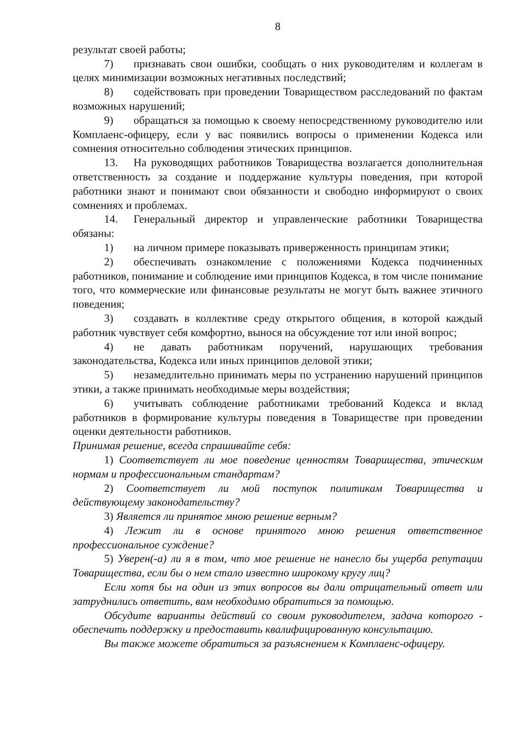8
результат своей работы;
7) признавать свои ошибки, сообщать о них руководителям и коллегам в целях минимизации возможных негативных последствий;
8) содействовать при проведении Товариществом расследований по фактам возможных нарушений;
9) обращаться за помощью к своему непосредственному руководителю или Комплаенс-офицеру, если у вас появились вопросы о применении Кодекса или сомнения относительно соблюдения этических принципов.
13. На руководящих работников Товарищества возлагается дополнительная ответственность за создание и поддержание культуры поведения, при которой работники знают и понимают свои обязанности и свободно информируют о своих сомнениях и проблемах.
14. Генеральный директор и управленческие работники Товарищества обязаны:
1) на личном примере показывать приверженность принципам этики;
2) обеспечивать ознакомление с положениями Кодекса подчиненных работников, понимание и соблюдение ими принципов Кодекса, в том числе понимание того, что коммерческие или финансовые результаты не могут быть важнее этичного поведения;
3) создавать в коллективе среду открытого общения, в которой каждый работник чувствует себя комфортно, вынося на обсуждение тот или иной вопрос;
4) не давать работникам поручений, нарушающих требования законодательства, Кодекса или иных принципов деловой этики;
5) незамедлительно принимать меры по устранению нарушений принципов этики, а также принимать необходимые меры воздействия;
6) учитывать соблюдение работниками требований Кодекса и вклад работников в формирование культуры поведения в Товариществе при проведении оценки деятельности работников.
Принимая решение, всегда спрашивайте себя:
1) Соответствует ли мое поведение ценностям Товарищества, этическим нормам и профессиональным стандартам?
2) Соответствует ли мой поступок политикам Товарищества и действующему законодательству?
3) Является ли принятое мною решение верным?
4) Лежит ли в основе принятого мною решения ответственное профессиональное суждение?
5) Уверен(-а) ли я в том, что мое решение не нанесло бы ущерба репутации Товарищества, если бы о нем стало известно широкому кругу лиц?
Если хотя бы на один из этих вопросов вы дали отрицательный ответ или затруднились ответить, вам необходимо обратиться за помощью.
Обсудите варианты действий со своим руководителем, задача которого - обеспечить поддержку и предоставить квалифицированную консультацию.
Вы также можете обратиться за разъяснением к Комплаенс-офицеру.